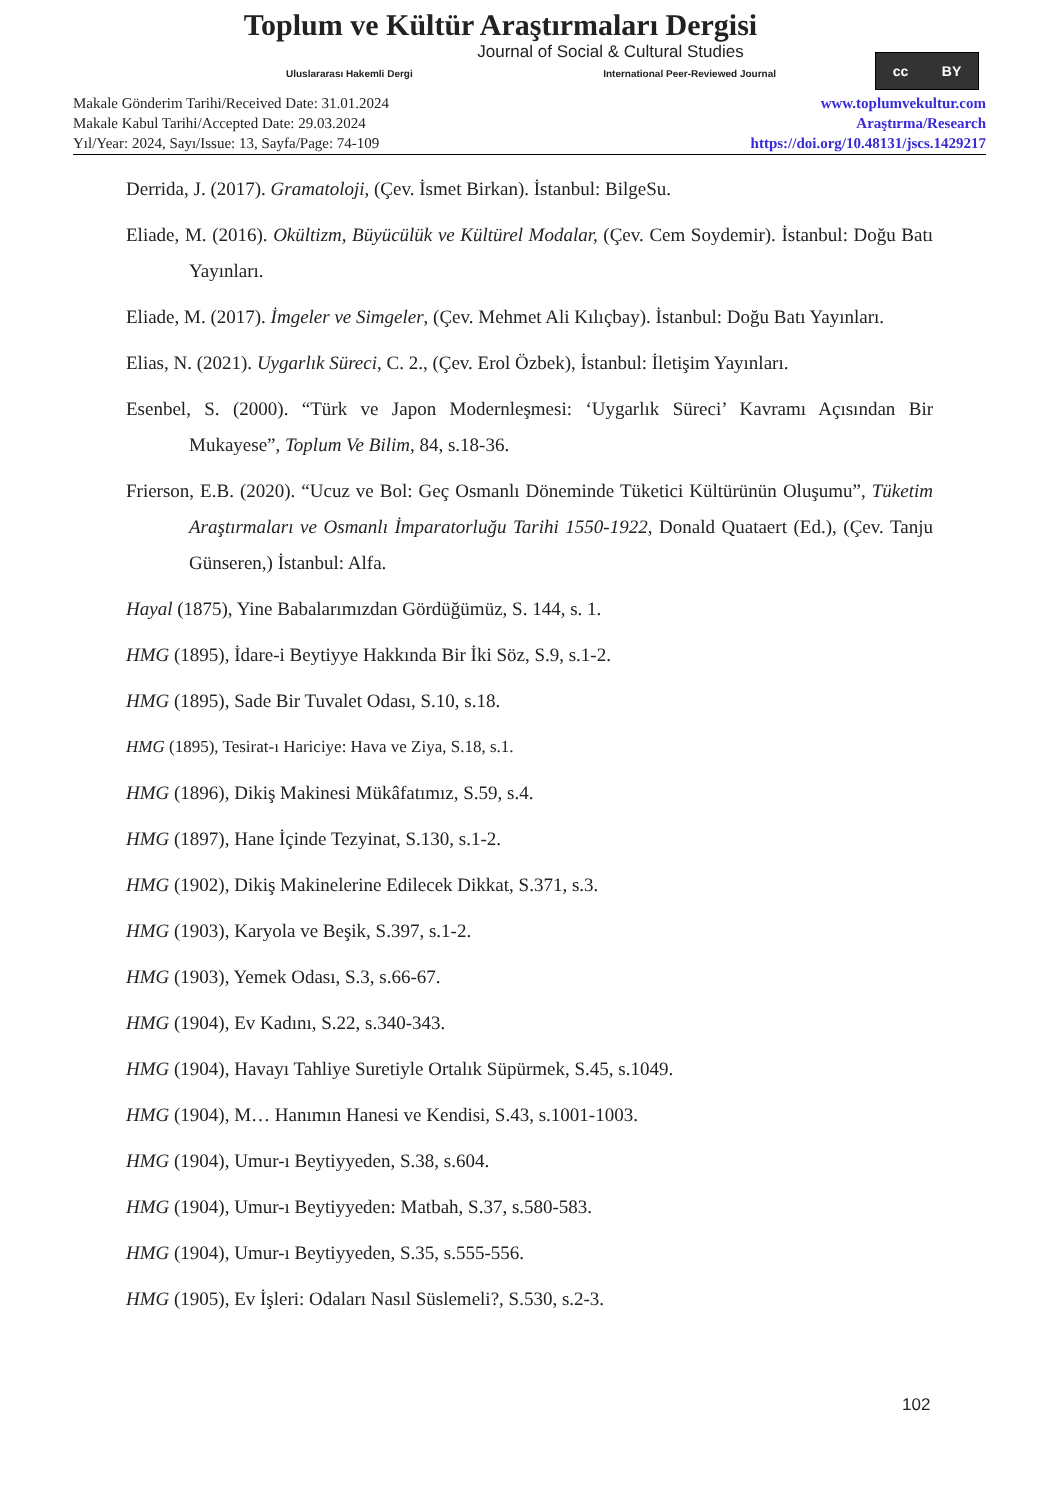Toplum ve Kültür Araştırmaları Dergisi
Journal of Social & Cultural Studies
Uluslararası Hakemli Dergi International Peer-Reviewed Journal
cc BY
Makale Gönderim Tarihi/Received Date: 31.01.2024
Makale Kabul Tarihi/Accepted Date: 29.03.2024
Yıl/Year: 2024, Sayı/Issue: 13, Sayfa/Page: 74-109
www.toplumvekultur.com
Araştırma/Research
https://doi.org/10.48131/jscs.1429217
Derrida, J. (2017). Gramatoloji, (Çev. İsmet Birkan). İstanbul: BilgeSu.
Eliade, M. (2016). Okültizm, Büyücülük ve Kültürel Modalar, (Çev. Cem Soydemir). İstanbul: Doğu Batı Yayınları.
Eliade, M. (2017). İmgeler ve Simgeler, (Çev. Mehmet Ali Kılıçbay). İstanbul: Doğu Batı Yayınları.
Elias, N. (2021). Uygarlık Süreci, C. 2., (Çev. Erol Özbek), İstanbul: İletişim Yayınları.
Esenbel, S. (2000). “Türk ve Japon Modernleşmesi: ‘Uygarlık Süreci’ Kavramı Açısından Bir Mukayese”, Toplum Ve Bilim, 84, s.18-36.
Frierson, E.B. (2020). “Ucuz ve Bol: Geç Osmanlı Döneminde Tüketici Kültürünün Oluşumu”, Tüketim Araştırmaları ve Osmanlı İmparatorluğu Tarihi 1550-1922, Donald Quataert (Ed.), (Çev. Tanju Günseren,) İstanbul: Alfa.
Hayal (1875), Yine Babalarımızdan Gördüğümüz, S. 144, s. 1.
HMG (1895), İdare-i Beytiyye Hakkında Bir İki Söz, S.9, s.1-2.
HMG (1895), Sade Bir Tuvalet Odası, S.10, s.18.
HMG (1895), Tesirat-ı Hariciye: Hava ve Ziya, S.18, s.1.
HMG (1896), Dikiş Makinesi Mükâfatımız, S.59, s.4.
HMG (1897), Hane İçinde Tezyinat, S.130, s.1-2.
HMG (1902), Dikiş Makinelerine Edilecek Dikkat, S.371, s.3.
HMG (1903), Karyola ve Beşik, S.397, s.1-2.
HMG (1903), Yemek Odası, S.3, s.66-67.
HMG (1904), Ev Kadını, S.22, s.340-343.
HMG (1904), Havayı Tahliye Suretiyle Ortalık Süpürmek, S.45, s.1049.
HMG (1904), M… Hanımın Hanesi ve Kendisi, S.43, s.1001-1003.
HMG (1904), Umur-ı Beytiyyeden, S.38, s.604.
HMG (1904), Umur-ı Beytiyyeden: Matbah, S.37, s.580-583.
HMG (1904), Umur-ı Beytiyyeden, S.35, s.555-556.
HMG (1905), Ev İşleri: Odaları Nasıl Süslemeli?, S.530, s.2-3.
102